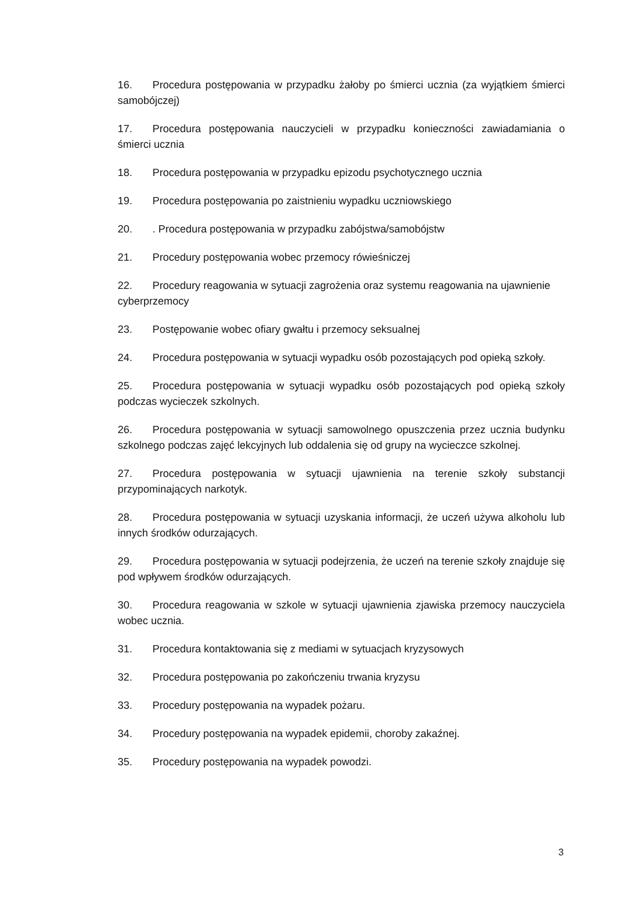16. Procedura postępowania w przypadku żałoby po śmierci ucznia (za wyjątkiem śmierci samobójczej)
17. Procedura postępowania nauczycieli w przypadku konieczności zawiadamiania o śmierci ucznia
18. Procedura postępowania w przypadku epizodu psychotycznego ucznia
19. Procedura postępowania po zaistnieniu wypadku uczniowskiego
20.. Procedura postępowania w przypadku zabójstwa/samobójstw
21. Procedury postępowania wobec przemocy rówieśniczej
22. Procedury reagowania w sytuacji zagrożenia oraz systemu reagowania na ujawnienie cyberprzemocy
23. Postępowanie wobec ofiary gwałtu i przemocy seksualnej
24. Procedura postępowania w sytuacji wypadku osób pozostających pod opieką szkoły.
25. Procedura postępowania w sytuacji wypadku osób pozostających pod opieką szkoły podczas wycieczek szkolnych.
26. Procedura postępowania w sytuacji samowolnego opuszczenia przez ucznia budynku szkolnego podczas zajęć lekcyjnych lub oddalenia się od grupy na wycieczce szkolnej.
27. Procedura postępowania w sytuacji ujawnienia na terenie szkoły substancji przypominających narkotyk.
28. Procedura postępowania w sytuacji uzyskania informacji, że uczeń używa alkoholu lub innych środków odurzających.
29. Procedura postępowania w sytuacji podejrzenia, że uczeń na terenie szkoły znajduje się pod wpływem środków odurzających.
30. Procedura reagowania w szkole w sytuacji ujawnienia zjawiska przemocy nauczyciela wobec ucznia.
31. Procedura kontaktowania się z mediami w sytuacjach kryzysowych
32. Procedura postępowania po zakończeniu trwania kryzysu
33. Procedury postępowania na wypadek pożaru.
34. Procedury postępowania na wypadek epidemii, choroby zakaźnej.
35. Procedury postępowania na wypadek powodzi.
3